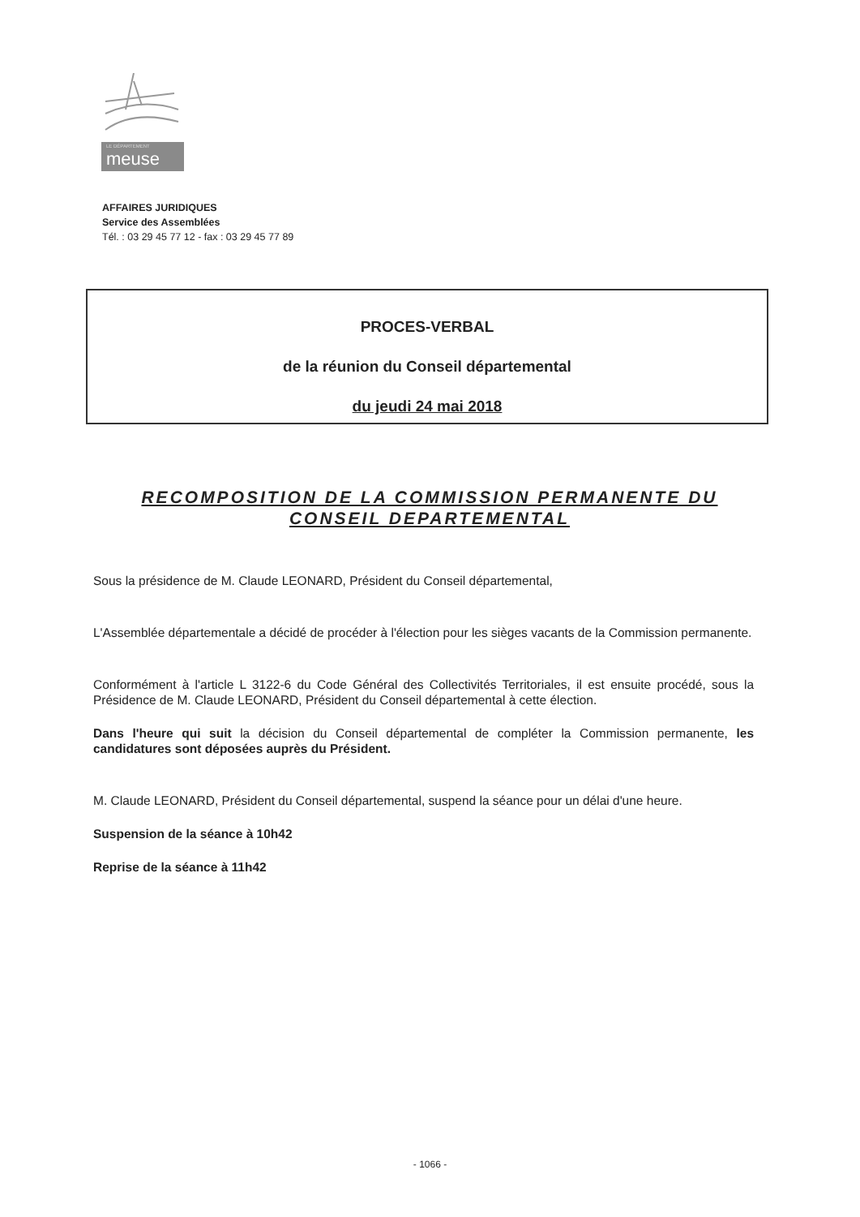LE DÉPARTEMENT
meuse
AFFAIRES JURIDIQUES
Service des Assemblées
Tél. : 03 29 45 77 12 - fax : 03 29 45 77 89
PROCES-VERBAL
de la réunion du Conseil départemental
du jeudi 24 mai 2018
RECOMPOSITION DE LA COMMISSION PERMANENTE DU CONSEIL DEPARTEMENTAL
Sous la présidence de M. Claude LEONARD, Président du Conseil départemental,
L'Assemblée départementale a décidé de procéder à l'élection pour les sièges vacants de la Commission permanente.
Conformément à l'article L 3122-6 du Code Général des Collectivités Territoriales, il est ensuite procédé, sous la Présidence de M. Claude LEONARD, Président du Conseil départemental à cette élection.
Dans l'heure qui suit la décision du Conseil départemental de compléter la Commission permanente, les candidatures sont déposées auprès du Président.
M. Claude LEONARD, Président du Conseil départemental, suspend la séance pour un délai d'une heure.
Suspension de la séance à 10h42
Reprise de la séance à 11h42
- 1066 -